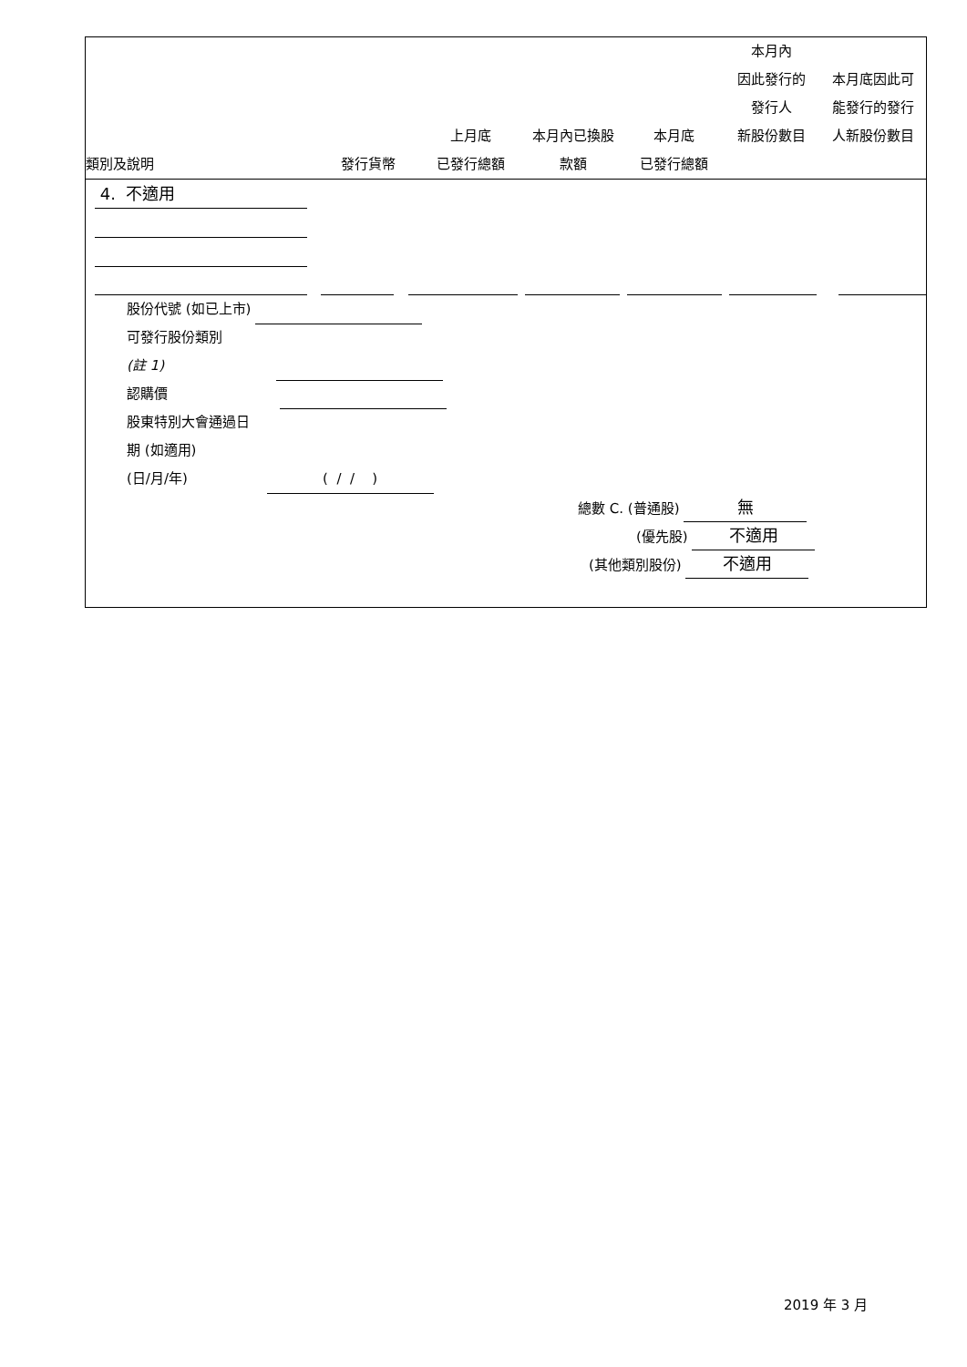| 類別及說明 | 發行貨幣 | 上月底 已發行總額 | 本月內已換股 款額 | 本月底 已發行總額 | 本月內 因此發行的 發行人 新股份數目 | 本月底因此可 能發行的發行 人新股份數目 |
| --- | --- | --- | --- | --- | --- | --- |
4. 不適用
股份代號 (如已上市)
可發行股份類別
(註 1)
認購價
股東特別大會通過日
期 (如適用)
(日/月/年) ( / / )
總數 C. (普通股) 無
(優先股) 不適用
(其他類別股份) 不適用
2019 年 3 月